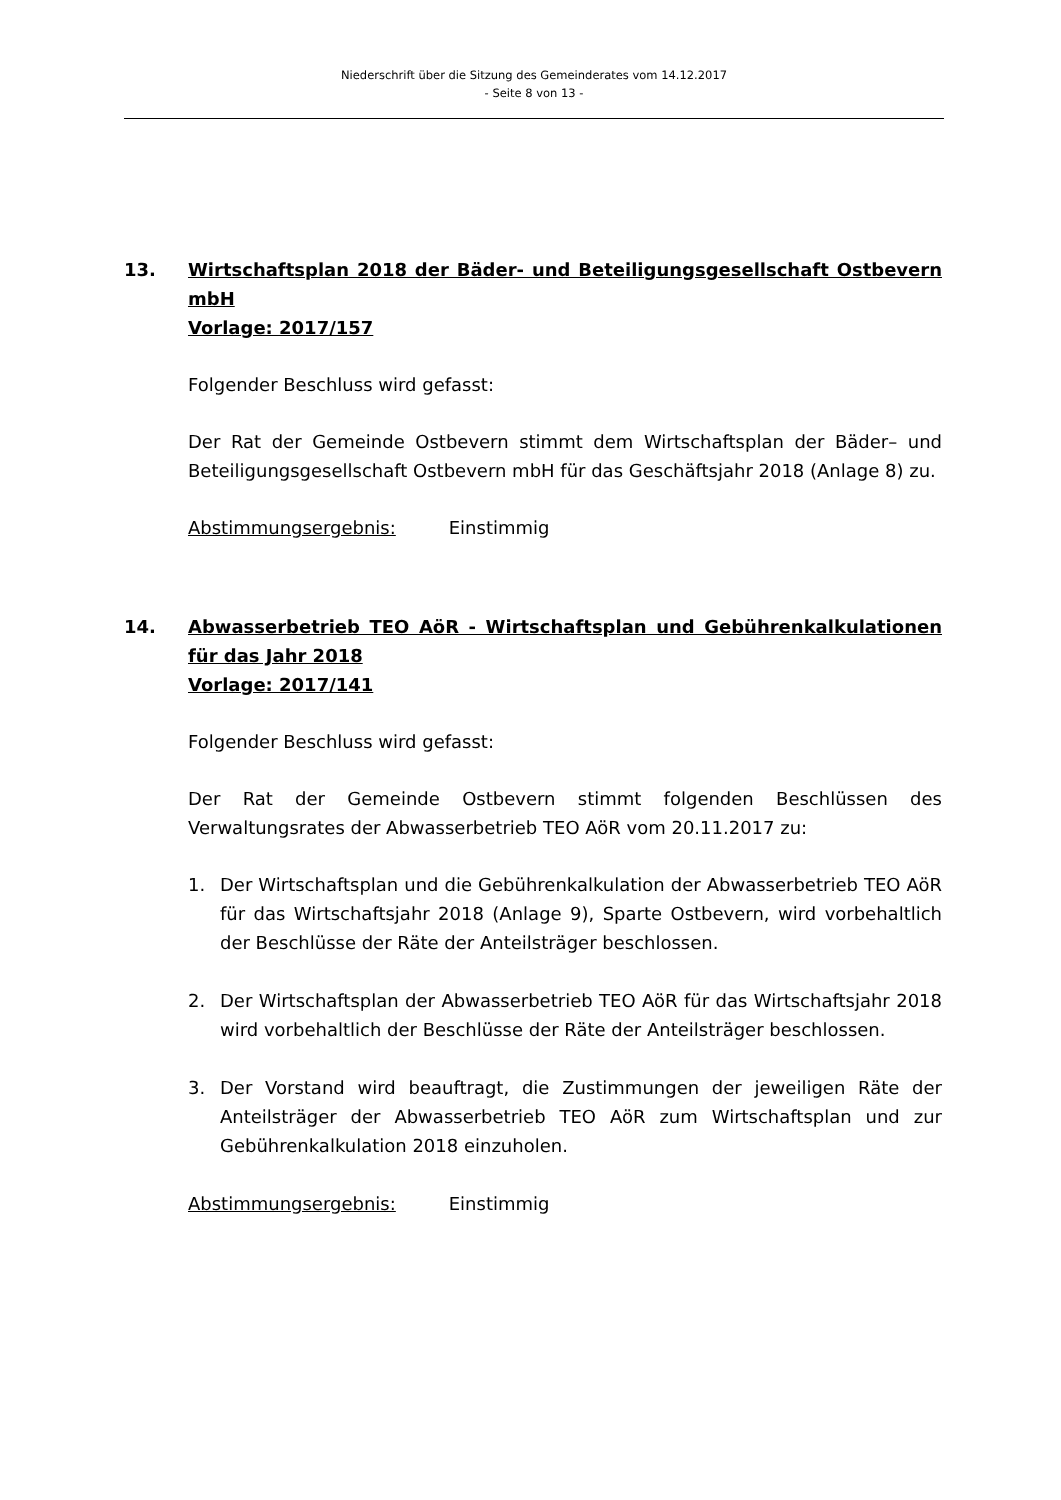Niederschrift über die Sitzung des Gemeinderates vom 14.12.2017
- Seite 8 von 13 -
13. Wirtschaftsplan 2018 der Bäder- und Beteiligungsgesellschaft Ostbevern mbH
Vorlage: 2017/157
Folgender Beschluss wird gefasst:
Der Rat der Gemeinde Ostbevern stimmt dem Wirtschaftsplan der Bäder– und Beteiligungsgesellschaft Ostbevern mbH für das Geschäftsjahr 2018 (Anlage 8) zu.
Abstimmungsergebnis: Einstimmig
14. Abwasserbetrieb TEO AöR - Wirtschaftsplan und Gebührenkalkulationen für das Jahr 2018
Vorlage: 2017/141
Folgender Beschluss wird gefasst:
Der Rat der Gemeinde Ostbevern stimmt folgenden Beschlüssen des Verwaltungsrates der Abwasserbetrieb TEO AöR vom 20.11.2017 zu:
1. Der Wirtschaftsplan und die Gebührenkalkulation der Abwasserbetrieb TEO AöR für das Wirtschaftsjahr 2018 (Anlage 9), Sparte Ostbevern, wird vorbehaltlich der Beschlüsse der Räte der Anteilsträger beschlossen.
2. Der Wirtschaftsplan der Abwasserbetrieb TEO AöR für das Wirtschaftsjahr 2018 wird vorbehaltlich der Beschlüsse der Räte der Anteilsträger beschlossen.
3. Der Vorstand wird beauftragt, die Zustimmungen der jeweiligen Räte der Anteilsträger der Abwasserbetrieb TEO AöR zum Wirtschaftsplan und zur Gebührenkalkulation 2018 einzuholen.
Abstimmungsergebnis: Einstimmig